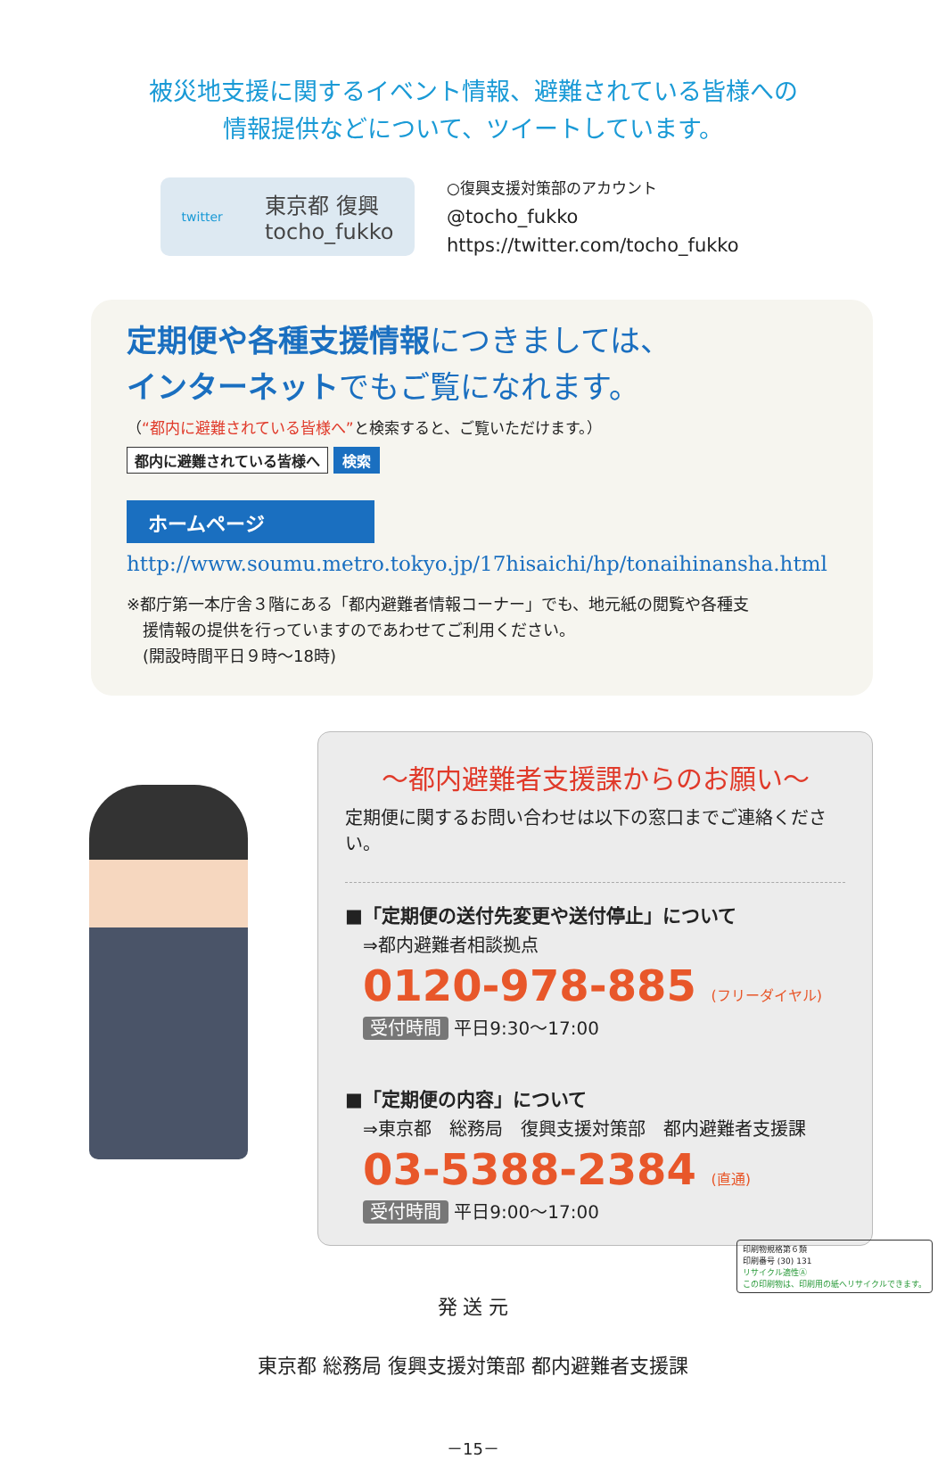被災地支援に関するイベント情報、避難されている皆様への
情報提供などについて、ツイートしています。
twitter 東京都 復興
tocho_fukko
○復興支援対策部のアカウント
@tocho_fukko
https://twitter.com/tocho_fukko
定期便や各種支援情報につきましては、
インターネットでもご覧になれます。
（“都内に避難されている皆様へ”と検索すると、ご覧いただけます。）
都内に避難されている皆様へ 検索
ホームページ
http://www.soumu.metro.tokyo.jp/17hisaichi/hp/tonaihinansha.html
※都庁第一本庁舎３階にある「都内避難者情報コーナー」でも、地元紙の閲覧や各種支
　援情報の提供を行っていますのであわせてご利用ください。
　(開設時間平日９時～18時)
～都内避難者支援課からのお願い～
定期便に関するお問い合わせは以下の窓口までご連絡ください。
■「定期便の送付先変更や送付停止」について
　⇒都内避難者相談拠点
0120-978-885 (フリーダイヤル)
受付時間 平日9:30～17:00
■「定期便の内容」について
　⇒東京都　総務局　復興支援対策部　都内避難者支援課
03-5388-2384 (直通)
受付時間 平日9:00～17:00
発 送 元
東京都 総務局 復興支援対策部 都内避難者支援課
－15－
印刷物規格第６類
印刷番号 (30) 131
リサイクル適性Ⓐ
この印刷物は、印刷用の紙へリサイクルできます。